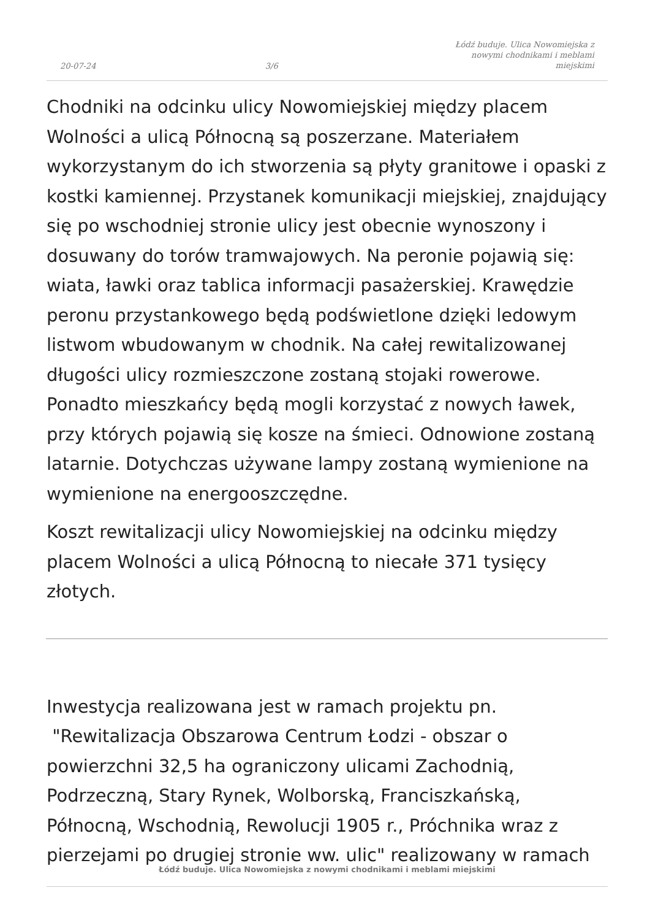20-07-24 3/6 Łódź buduje. Ulica Nowomiejska z nowymi chodnikami i meblami miejskimi
Chodniki na odcinku ulicy Nowomiejskiej między placem Wolności a ulicą Północną są poszerzane. Materiałem wykorzystanym do ich stworzenia są płyty granitowe i opaski z kostki kamiennej. Przystanek komunikacji miejskiej, znajdujący się po wschodniej stronie ulicy jest obecnie wynoszony i dosuwany do torów tramwajowych. Na peronie pojawią się: wiata, ławki oraz tablica informacji pasażerskiej. Krawędzie peronu przystankowego będą podświetlone dzięki ledowym listwom wbudowanym w chodnik. Na całej rewitalizowanej długości ulicy rozmieszczone zostaną stojaki rowerowe. Ponadto mieszkańcy będą mogli korzystać z nowych ławek, przy których pojawią się kosze na śmieci. Odnowione zostaną latarnie. Dotychczas używane lampy zostaną wymienione na wymienione na energooszczędne.
Koszt rewitalizacji ulicy Nowomiejskiej na odcinku między placem Wolności a ulicą Północną to niecałe 371 tysięcy złotych.
Inwestycja realizowana jest w ramach projektu pn. "Rewitalizacja Obszarowa Centrum Łodzi - obszar o powierzchni 32,5 ha ograniczony ulicami Zachodnią, Podrzeczną, Stary Rynek, Wolborską, Franciszkańską, Północną, Wschodnią, Rewolucji 1905 r., Próchnika wraz z pierzejami po drugiej stronie ww. ulic" realizowany w ramach
Łódź buduje. Ulica Nowomiejska z nowymi chodnikami i meblami miejskimi